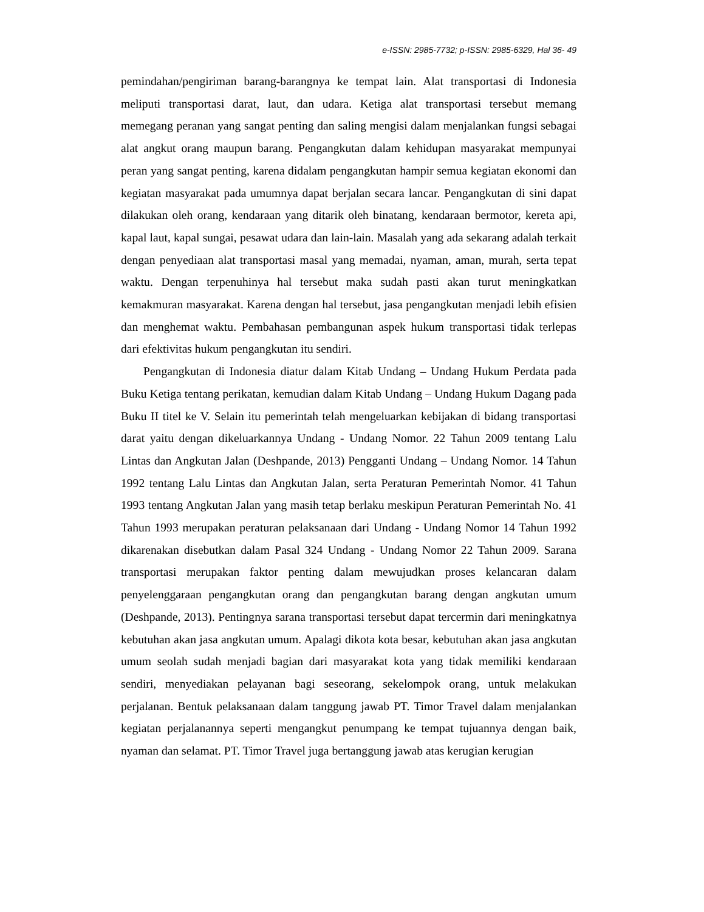e-ISSN: 2985-7732; p-ISSN: 2985-6329, Hal 36- 49
pemindahan/pengiriman barang-barangnya ke tempat lain. Alat transportasi di Indonesia meliputi transportasi darat, laut, dan udara. Ketiga alat transportasi tersebut memang memegang peranan yang sangat penting dan saling mengisi dalam menjalankan fungsi sebagai alat angkut orang maupun barang. Pengangkutan dalam kehidupan masyarakat mempunyai peran yang sangat penting, karena didalam pengangkutan hampir semua kegiatan ekonomi dan kegiatan masyarakat pada umumnya dapat berjalan secara lancar. Pengangkutan di sini dapat dilakukan oleh orang, kendaraan yang ditarik oleh binatang, kendaraan bermotor, kereta api, kapal laut, kapal sungai, pesawat udara dan lain-lain. Masalah yang ada sekarang adalah terkait dengan penyediaan alat transportasi masal yang memadai, nyaman, aman, murah, serta tepat waktu. Dengan terpenuhinya hal tersebut maka sudah pasti akan turut meningkatkan kemakmuran masyarakat. Karena dengan hal tersebut, jasa pengangkutan menjadi lebih efisien dan menghemat waktu. Pembahasan pembangunan aspek hukum transportasi tidak terlepas dari efektivitas hukum pengangkutan itu sendiri.
Pengangkutan di Indonesia diatur dalam Kitab Undang – Undang Hukum Perdata pada Buku Ketiga tentang perikatan, kemudian dalam Kitab Undang – Undang Hukum Dagang pada Buku II titel ke V. Selain itu pemerintah telah mengeluarkan kebijakan di bidang transportasi darat yaitu dengan dikeluarkannya Undang - Undang Nomor. 22 Tahun 2009 tentang Lalu Lintas dan Angkutan Jalan (Deshpande, 2013) Pengganti Undang – Undang Nomor. 14 Tahun 1992 tentang Lalu Lintas dan Angkutan Jalan, serta Peraturan Pemerintah Nomor. 41 Tahun 1993 tentang Angkutan Jalan yang masih tetap berlaku meskipun Peraturan Pemerintah No. 41 Tahun 1993 merupakan peraturan pelaksanaan dari Undang - Undang Nomor 14 Tahun 1992 dikarenakan disebutkan dalam Pasal 324 Undang - Undang Nomor 22 Tahun 2009. Sarana transportasi merupakan faktor penting dalam mewujudkan proses kelancaran dalam penyelenggaraan pengangkutan orang dan pengangkutan barang dengan angkutan umum (Deshpande, 2013). Pentingnya sarana transportasi tersebut dapat tercermin dari meningkatnya kebutuhan akan jasa angkutan umum. Apalagi dikota kota besar, kebutuhan akan jasa angkutan umum seolah sudah menjadi bagian dari masyarakat kota yang tidak memiliki kendaraan sendiri, menyediakan pelayanan bagi seseorang, sekelompok orang, untuk melakukan perjalanan. Bentuk pelaksanaan dalam tanggung jawab PT. Timor Travel dalam menjalankan kegiatan perjalanannya seperti mengangkut penumpang ke tempat tujuannya dengan baik, nyaman dan selamat. PT. Timor Travel juga bertanggung jawab atas kerugian kerugian